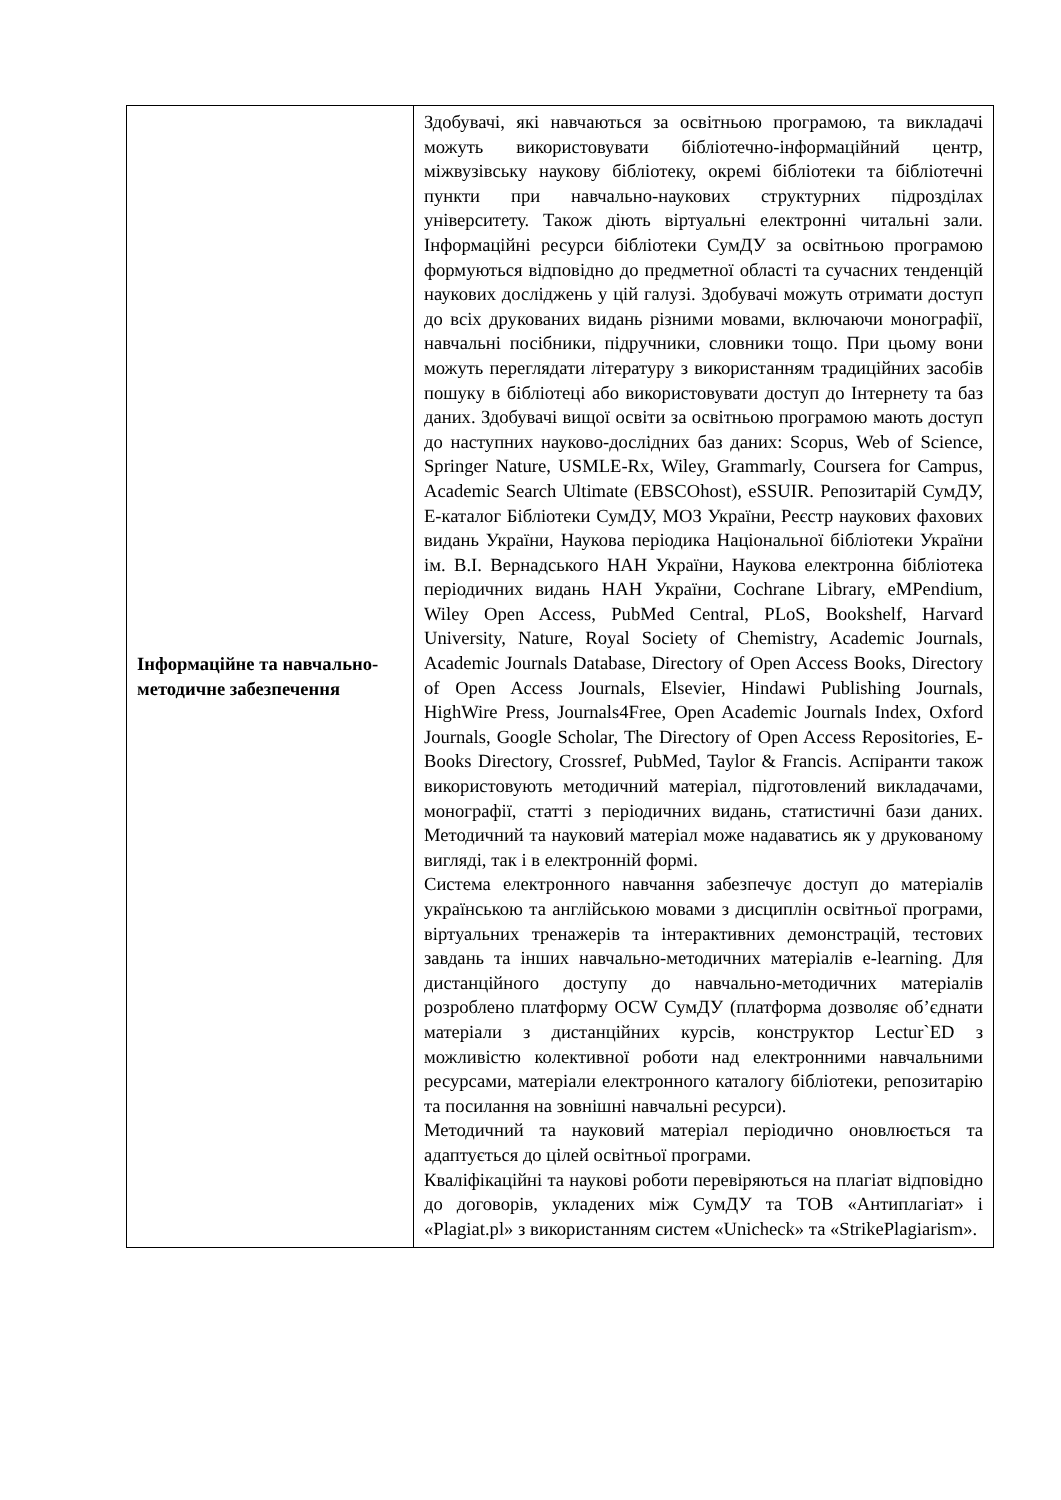| Інформаційне та навчально-методичне забезпечення | Здобувачі, які навчаються за освітньою програмою, та викладачі можуть використовувати бібліотечно-інформаційний центр, міжвузівську наукову бібліотеку, окремі бібліотеки та бібліотечні пункти при навчально-наукових структурних підрозділах університету. Також діють віртуальні електронні читальні зали. Інформаційні ресурси бібліотеки СумДУ за освітньою програмою формуються відповідно до предметної області та сучасних тенденцій наукових досліджень у цій галузі. Здобувачі можуть отримати доступ до всіх друкованих видань різними мовами, включаючи монографії, навчальні посібники, підручники, словники тощо. При цьому вони можуть переглядати літературу з використанням традиційних засобів пошуку в бібліотеці або використовувати доступ до Інтернету та баз даних. Здобувачі вищої освіти за освітньою програмою мають доступ до наступних науково-дослідних баз даних: Scopus, Web of Science, Springer Nature, USMLE-Rx, Wiley, Grammarly, Coursera for Campus, Academic Search Ultimate (EBSCOhost), eSSUIR. Репозитарій СумДУ, Е-каталог Бібліотеки СумДУ, МОЗ України, Реєстр наукових фахових видань України, Наукова періодика Національної бібліотеки України ім. В.І. Вернадського НАН України, Наукова електронна бібліотека періодичних видань НАН України, Cochrane Library, eMPendium, Wiley Open Access, PubMed Central, PLoS, Bookshelf, Harvard University, Nature, Royal Society of Chemistry, Academic Journals, Academic Journals Database, Directory of Open Access Books, Directory of Open Access Journals, Elsevier, Hindawi Publishing Journals, HighWire Press, Journals4Free, Open Academic Journals Index, Oxford Journals, Google Scholar, The Directory of Open Access Repositories, E-Books Directory, Crossref, PubMed, Taylor & Francis. Аспіранти також використовують методичний матеріал, підготовлений викладачами, монографії, статті з періодичних видань, статистичні бази даних. Методичний та науковий матеріал може надаватись як у друкованому вигляді, так і в електронній формі. Система електронного навчання забезпечує доступ до матеріалів українською та англійською мовами з дисциплін освітньої програми, віртуальних тренажерів та інтерактивних демонстрацій, тестових завдань та інших навчально-методичних матеріалів e-learning. Для дистанційного доступу до навчально-методичних матеріалів розроблено платформу OCW СумДУ (платформа дозволяє об’єднати матеріали з дистанційних курсів, конструктор Lectur`ED з можливістю колективної роботи над електронними навчальними ресурсами, матеріали електронного каталогу бібліотеки, репозитарію та посилання на зовнішні навчальні ресурси). Методичний та науковий матеріал періодично оновлюється та адаптується до цілей освітньої програми. Кваліфікаційні та наукові роботи перевіряються на плагіат відповідно до договорів, укладених між СумДУ та ТОВ «Антиплагіат» і «Plagiat.pl» з використанням систем «Unicheck» та «StrikePlagiarism». |